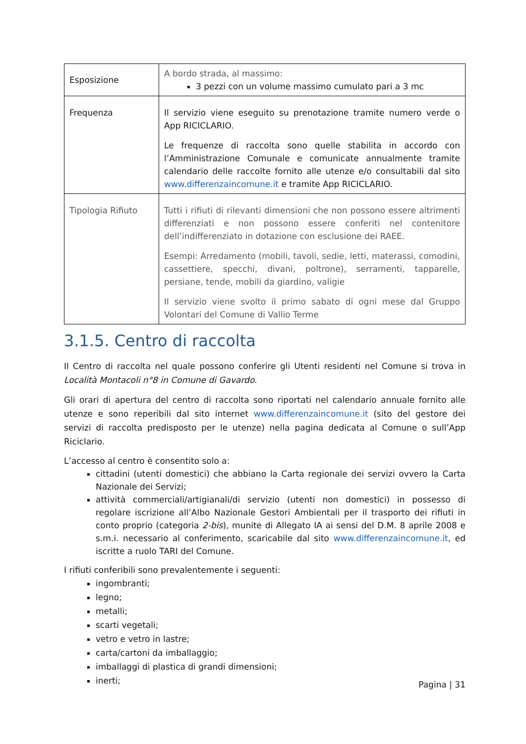| Esposizione | A bordo strada, al massimo: 3 pezzi con un volume massimo cumulato pari a 3 mc |
| Frequenza | Il servizio viene eseguito su prenotazione tramite numero verde o App RICICLARIO. Le frequenze di raccolta sono quelle stabilita in accordo con l’Amministrazione Comunale e comunicate annualmente tramite calendario delle raccolte fornito alle utenze e/o consultabili dal sito www.differenzaincomune.it e tramite App RICICLARIO. |
| Tipologia Rifiuto | Tutti i rifiuti di rilevanti dimensioni che non possono essere altrimenti differenziati e non possono essere conferiti nel contenitore dell’indifferenziato in dotazione con esclusione dei RAEE. Esempi: Arredamento (mobili, tavoli, sedie, letti, materassi, comodini, cassettiere, specchi, divani, poltrone), serramenti, tapparelle, persiane, tende, mobili da giardino, valigie Il servizio viene svolto il primo sabato di ogni mese dal Gruppo Volontari del Comune di Vallio Terme |
3.1.5. Centro di raccolta
Il Centro di raccolta nel quale possono conferire gli Utenti residenti nel Comune si trova in Località Montacoli n°8 in Comune di Gavardo.
Gli orari di apertura del centro di raccolta sono riportati nel calendario annuale fornito alle utenze e sono reperibili dal sito internet www.differenzaincomune.it (sito del gestore dei servizi di raccolta predisposto per le utenze) nella pagina dedicata al Comune o sull’App Riciclario.
L’accesso al centro è consentito solo a:
cittadini (utenti domestici) che abbiano la Carta regionale dei servizi ovvero la Carta Nazionale dei Servizi;
attività commerciali/artigianali/di servizio (utenti non domestici) in possesso di regolare iscrizione all’Albo Nazionale Gestori Ambientali per il trasporto dei rifiuti in conto proprio (categoria 2-bis), munite di Allegato IA ai sensi del D.M. 8 aprile 2008 e s.m.i. necessario al conferimento, scaricabile dal sito www.differenzaincomune.it, ed iscritte a ruolo TARI del Comune.
I rifiuti conferibili sono prevalentemente i seguenti:
ingombranti;
legno;
metalli;
scarti vegetali;
vetro e vetro in lastre;
carta/cartoni da imballaggio;
imballaggi di plastica di grandi dimensioni;
inerti;
Pagina | 31